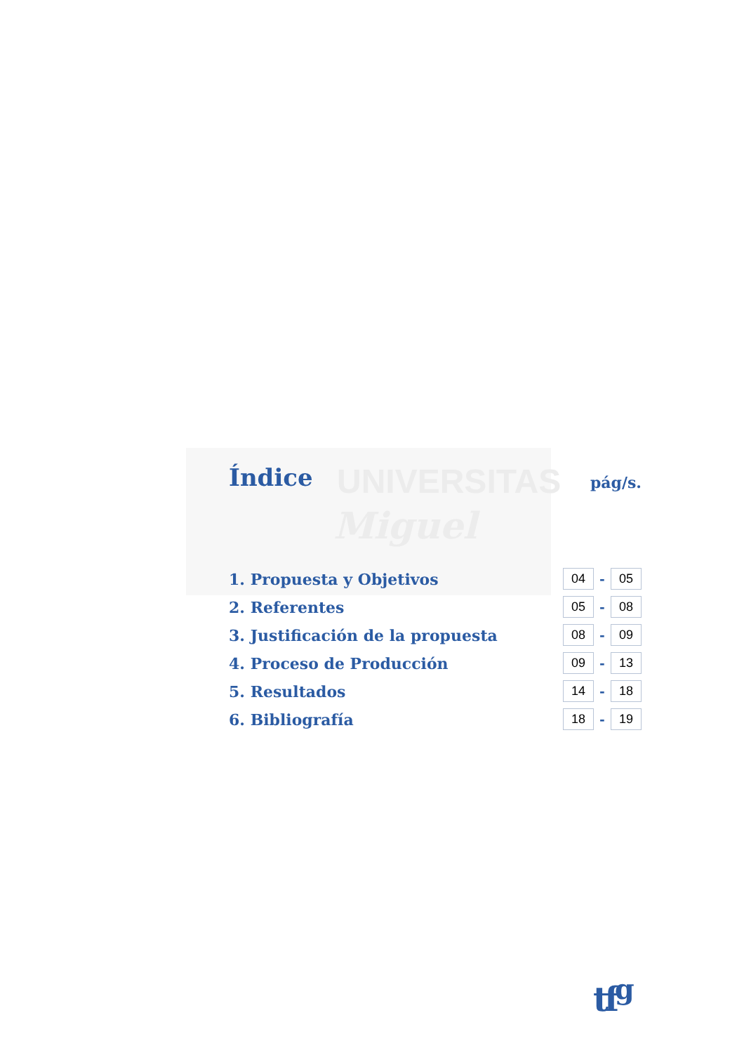UNIVERSITAS
Miguel
Índice
pág/s.
| 1. Propuesta y Objetivos | 04 | - | 05 |
| 2. Referentes | 05 | - | 08 |
| 3. Justificación de la propuesta | 08 | - | 09 |
| 4. Proceso de Producción | 09 | - | 13 |
| 5. Resultados | 14 | - | 18 |
| 6. Bibliografía | 18 | - | 19 |
tf<sup>g</sup>